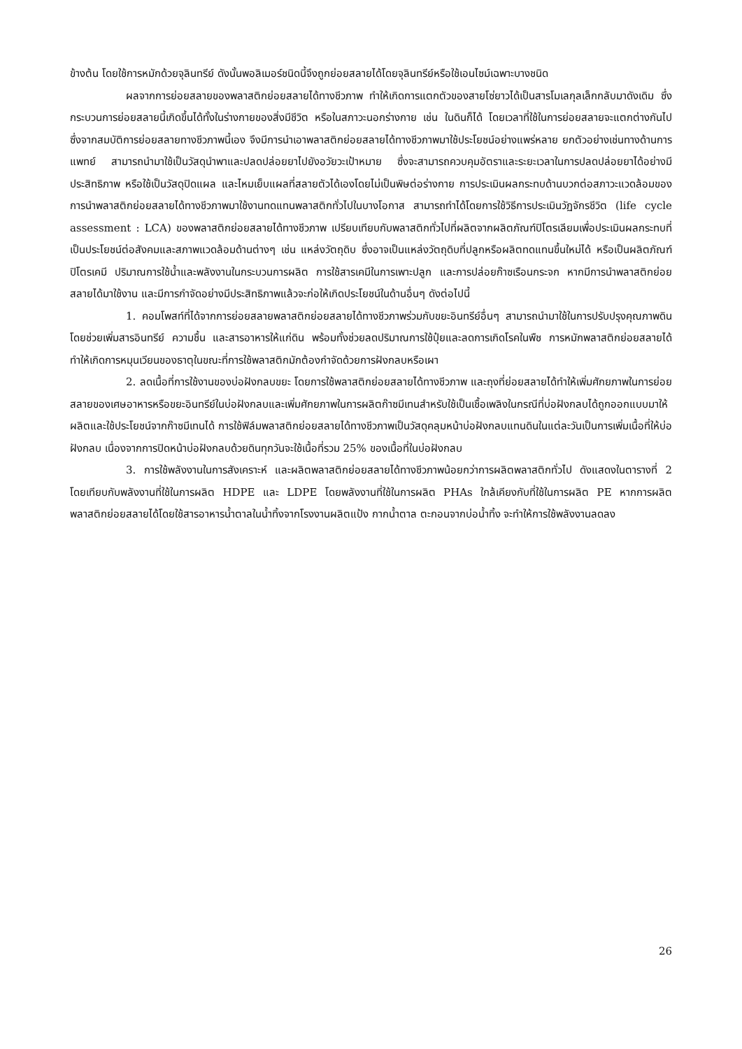ข้างต้น โดยใช้การหมักด้วยจุลินทรีย์ ดังนั้นพอลิเมอร์ชนิดนี้จึงถูกย่อยสลายได้โดยจุลินทรีย์หรือใช้เอนไซม์เฉพาะบางชนิด
ผลจากการย่อยสลายของพลาสติกย่อยสลายได้ทางชีวภาพ ทำให้เกิดการแตกตัวของสายโซ่ยาวได้เป็นสารโมเลกุลเล็กกลับมาดังเดิม ซึ่งกระบวนการย่อยสลายนี้เกิดขึ้นได้ทั้งในร่างกายของสิ่งมีชีวิต หรือในสภาวะนอกร่างกาย เช่น ในดินก็ได้ โดยเวลาที่ใช้ในการย่อยสลายจะแตกต่างกันไป ซึ่งจากสมบัติการย่อยสลายทางชีวภาพนี้เอง จึงมีการนำเอาพลาสติกย่อยสลายได้ทางชีวภาพมาใช้ประโยชน์อย่างแพร่หลาย ยกตัวอย่างเช่นทางด้านการแพทย์ สามารถนำมาใช้เป็นวัสดุนำพาและปลดปล่อยยาไปยังอวัยวะเป้าหมาย ซึ่งจะสามารถควบคุมอัตราและระยะเวลาในการปลดปล่อยยาได้อย่างมีประสิทธิภาพ หรือใช้เป็นวัสดุปิดแผล และไหมเย็บแผลที่สลายตัวได้เองโดยไม่เป็นพิษต่อร่างกาย การประเมินผลกระทบด้านบวกต่อสภาวะแวดล้อมของการนำพลาสติกย่อยสลายได้ทางชีวภาพมาใช้งานทดแทนพลาสติกทั่วไปในบางโอกาส สามารถทำได้โดยการใช้วิธีการประเมินวัฏจักรชีวิต (life cycle assessment : LCA) ของพลาสติกย่อยสลายได้ทางชีวภาพ เปรียบเทียบกับพลาสติกทั่วไปที่ผลิตจากผลิตภัณฑ์ปิโตรเลียมเพื่อประเมินผลกระทบที่เป็นประโยชน์ต่อสังคมและสภาพแวดล้อมด้านต่างๆ เช่น แหล่งวัตถุดิบ ซึ่งอาจเป็นแหล่งวัตถุดิบที่ปลูกหรือผลิตทดแทนขึ้นใหม่ได้ หรือเป็นผลิตภัณฑ์ปิโตรเคมี ปริมาณการใช้น้ำและพลังงานในกระบวนการผลิต การใช้สารเคมีในการเพาะปลูก และการปล่อยก๊าซเรือนกระจก หากมีการนำพลาสติกย่อยสลายได้มาใช้งาน และมีการกำจัดอย่างมีประสิทธิภาพแล้วจะก่อให้เกิดประโยชน์ในด้านอื่นๆ ดังต่อไปนี้
1. คอมโพสท์ที่ได้จากการย่อยสลายพลาสติกย่อยสลายได้ทางชีวภาพร่วมกับขยะอินทรีย์อื่นๆ สามารถนำมาใช้ในการปรับปรุงคุณภาพดิน โดยช่วยเพิ่มสารอินทรีย์ ความชื้น และสารอาหารให้แก่ดิน พร้อมทั้งช่วยลดปริมาณการใช้ปุ๋ยและลดการเกิดโรคในพืช การหมักพลาสติกย่อยสลายได้ทำให้เกิดการหมุนเวียนของธาตุในขณะที่การใช้พลาสติกมักต้องกำจัดด้วยการฝังกลบหรือเผา
2. ลดเนื้อที่การใช้งานของบ่อฝังกลบขยะ โดยการใช้พลาสติกย่อยสลายได้ทางชีวภาพ และถุงที่ย่อยสลายได้ทำให้เพิ่มศักยภาพในการย่อยสลายของเศษอาหารหรือขยะอินทรีย์ในบ่อฝังกลบและเพิ่มศักยภาพในการผลิตก๊าซมีเทนสำหรับใช้เป็นเชื้อเพลิงในกรณีที่บ่อฝังกลบได้ถูกออกแบบมาให้ผลิตและใช้ประโยชน์จากก๊าซมีเทนได้ การใช้ฟิล์มพลาสติกย่อยสลายได้ทางชีวภาพเป็นวัสดุคลุมหน้าบ่อฝังกลบแทนดินในแต่ละวันเป็นการเพิ่มเนื้อที่ให้บ่อฝังกลบ เนื่องจากการปิดหน้าบ่อฝังกลบด้วยดินทุกวันจะใช้เนื้อที่รวม 25% ของเนื้อที่ในบ่อฝังกลบ
3. การใช้พลังงานในการสังเคราะห์ และผลิตพลาสติกย่อยสลายได้ทางชีวภาพน้อยกว่าการผลิตพลาสติกทั่วไป ดังแสดงในตารางที่ 2 โดยเทียบกับพลังงานที่ใช้ในการผลิต HDPE และ LDPE โดยพลังงานที่ใช้ในการผลิต PHAs ใกล้เคียงกับที่ใช้ในการผลิต PE หากการผลิตพลาสติกย่อยสลายได้โดยใช้สารอาหารน้ำตาลในน้ำทิ้งจากโรงงานผลิตแป้ง กากน้ำตาล ตะกอนจากบ่อน้ำทิ้ง จะทำให้การใช้พลังงานลดลง
26